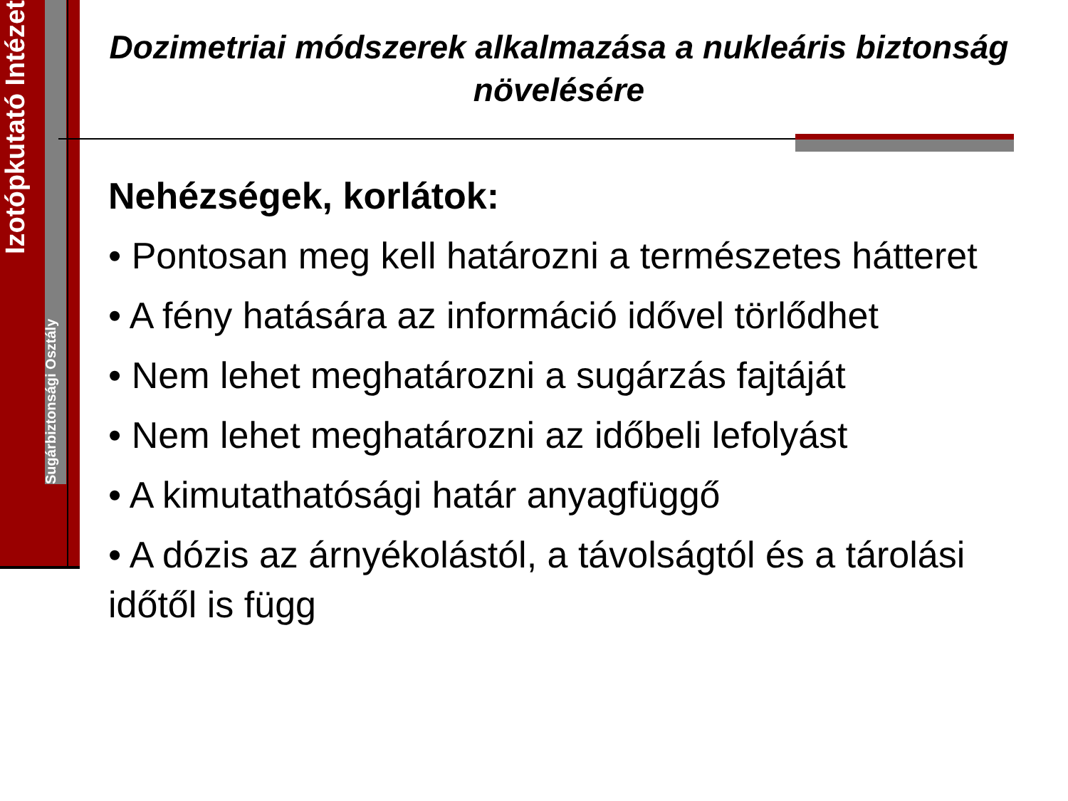Izotópkutató Intézet
Sugárbiztonsági Osztály
Dozimetriai módszerek alkalmazása a nukleáris biztonság növelésére
Nehézségek, korlátok:
• Pontosan meg kell határozni a természetes hátteret
• A fény hatására az információ idővel törlődhet
• Nem lehet meghatározni a sugárzás fajtáját
• Nem lehet meghatározni az időbeli lefolyást
• A kimutathatósági határ anyagfüggő
• A dózis az árnyékolástól, a távolságtól és a tárolási időtől is függ